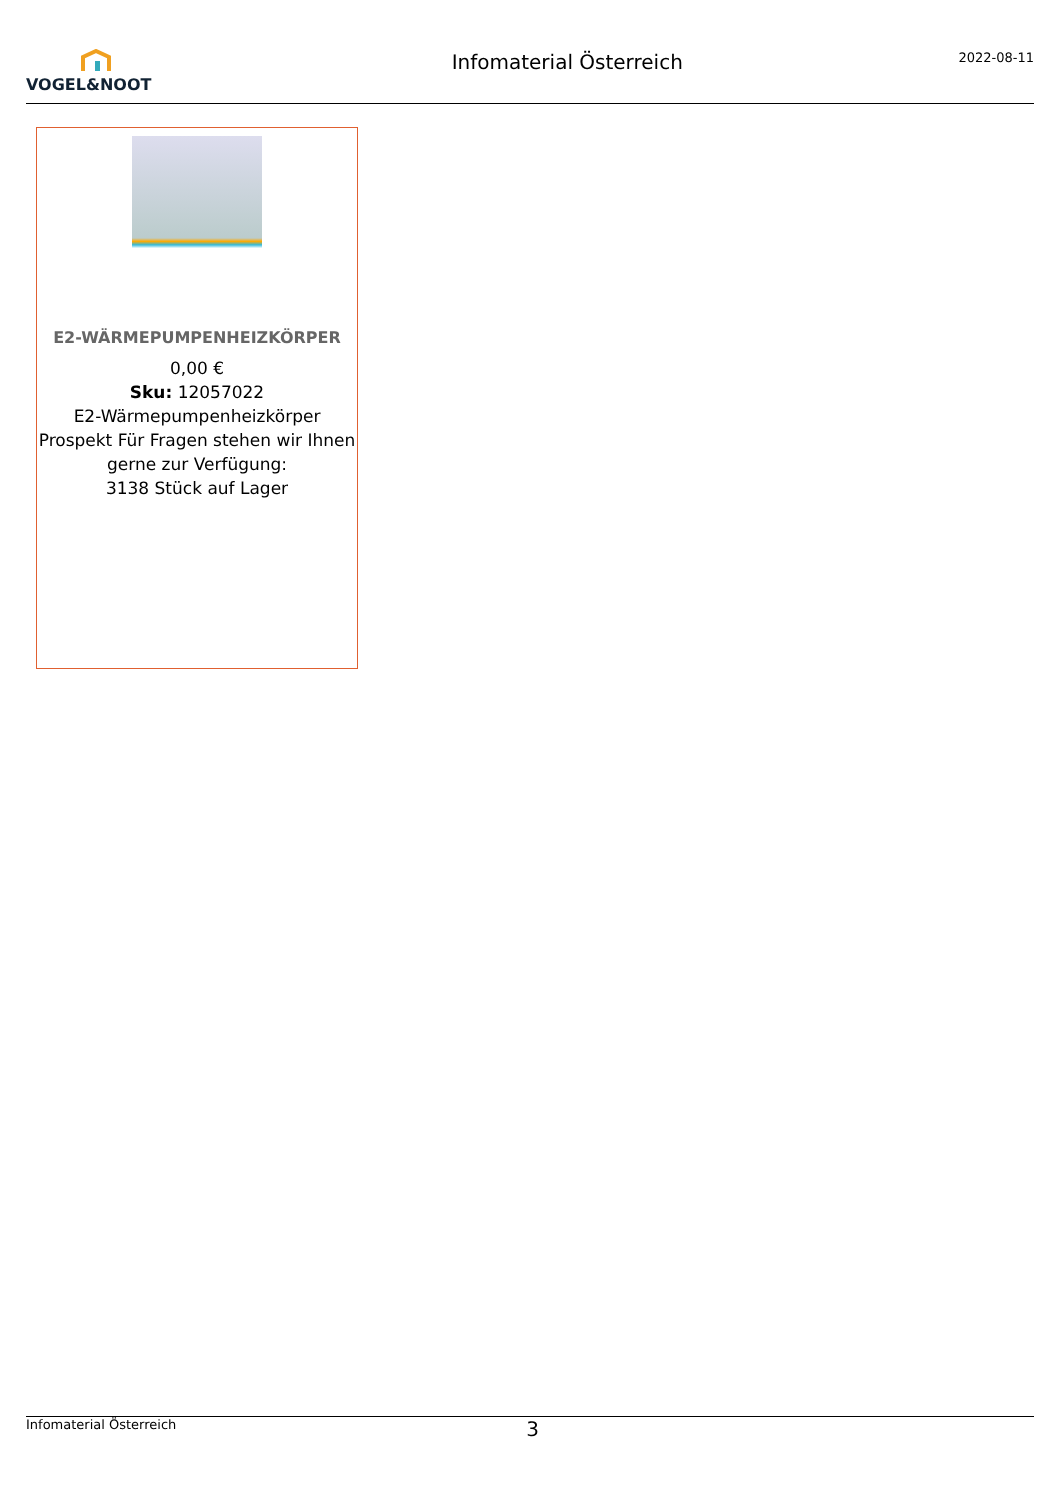VOGEL&NOOT
Infomaterial Österreich
2022-08-11
E2-WÄRMEPUMPENHEIZKÖRPER
0,00 €
Sku: 12057022
E2-Wärmepumpenheizkörper Prospekt Für Fragen stehen wir Ihnen gerne zur Verfügung:
3138 Stück auf Lager
Infomaterial Österreich 3